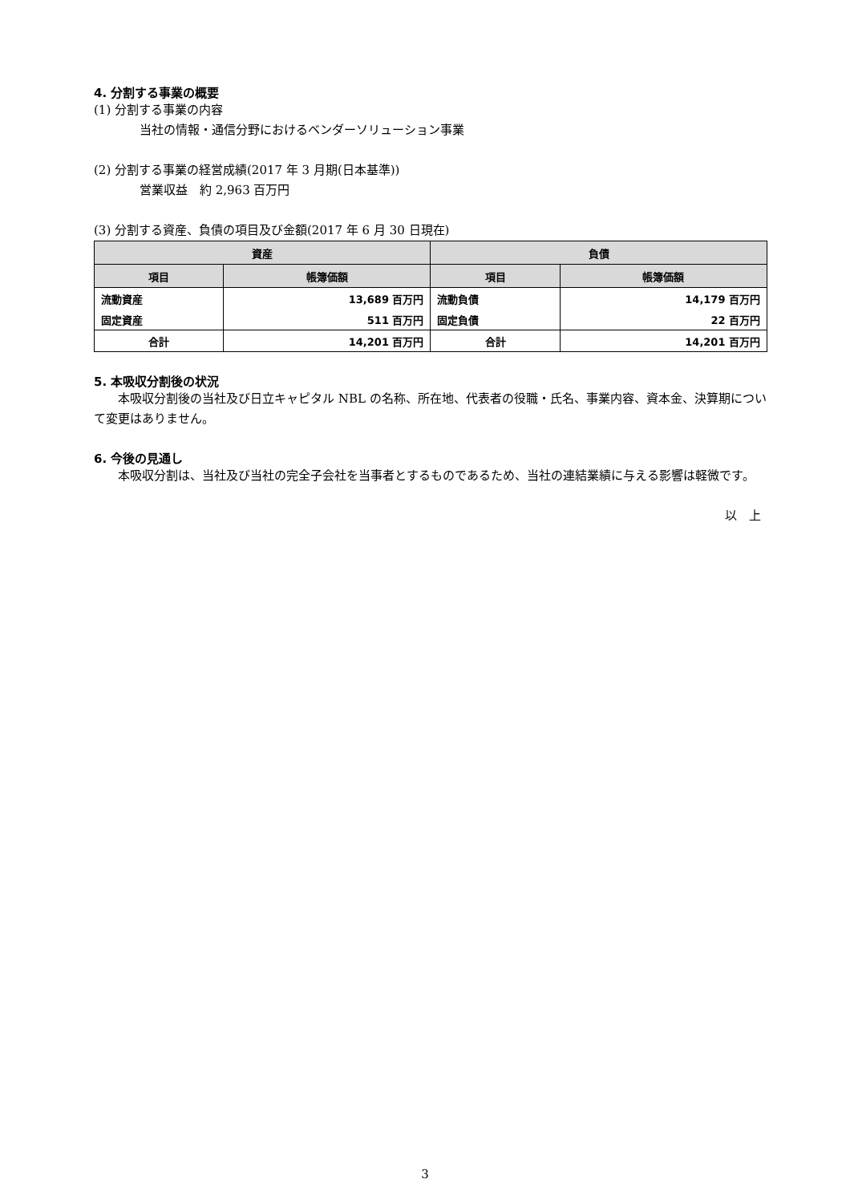4. 分割する事業の概要
(1) 分割する事業の内容
当社の情報・通信分野におけるベンダーソリューション事業
(2) 分割する事業の経営成績(2017 年 3 月期(日本基準))
営業収益　約 2,963 百万円
(3) 分割する資産、負債の項目及び金額(2017 年 6 月 30 日現在)
| 資産 | | 負債 | |
| --- | --- | --- | --- |
| 項目 | 帳簿価額 | 項目 | 帳簿価額 |
| 流動資産 | 13,689 百万円 | 流動負債 | 14,179 百万円 |
| 固定資産 | 511 百万円 | 固定負債 | 22 百万円 |
| 合計 | 14,201 百万円 | 合計 | 14,201 百万円 |
5. 本吸収分割後の状況
本吸収分割後の当社及び日立キャピタル NBL の名称、所在地、代表者の役職・氏名、事業内容、資本金、決算期について変更はありません。
6. 今後の見通し
本吸収分割は、当社及び当社の完全子会社を当事者とするものであるため、当社の連結業績に与える影響は軽微です。
以　上
3